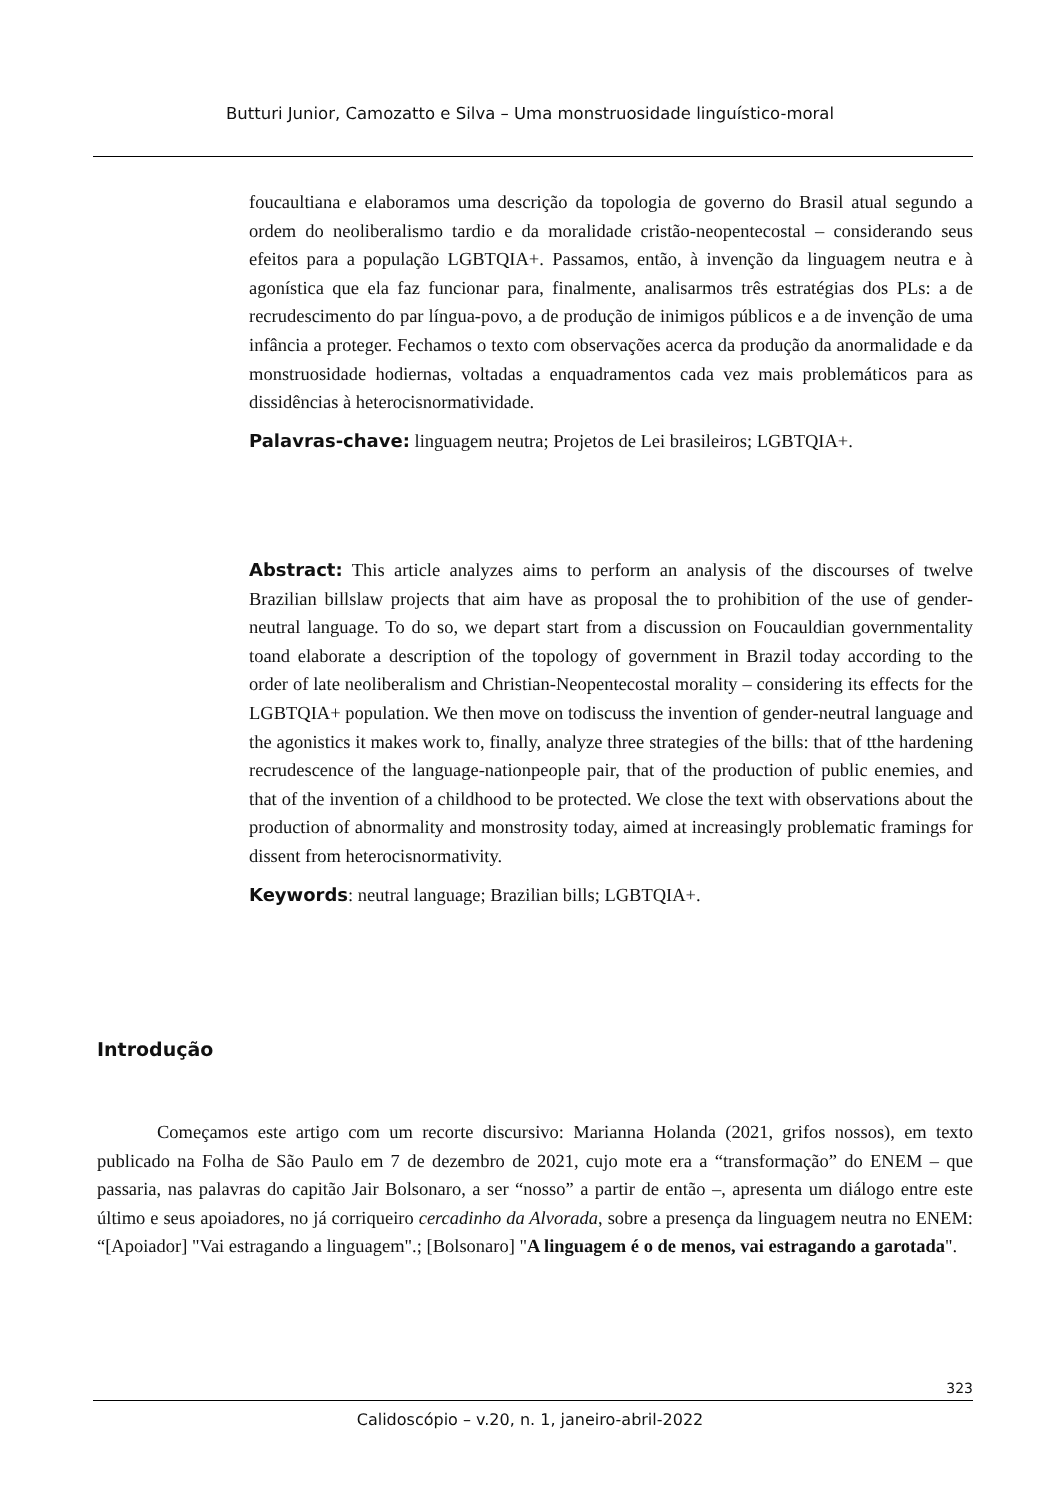Butturi Junior, Camozatto e Silva – Uma monstruosidade linguístico-moral
foucaultiana e elaboramos uma descrição da topologia de governo do Brasil atual segundo a ordem do neoliberalismo tardio e da moralidade cristão-neopentecostal – considerando seus efeitos para a população LGBTQIA+. Passamos, então, à invenção da linguagem neutra e à agonística que ela faz funcionar para, finalmente, analisarmos três estratégias dos PLs: a de recrudescimento do par língua-povo, a de produção de inimigos públicos e a de invenção de uma infância a proteger. Fechamos o texto com observações acerca da produção da anormalidade e da monstruosidade hodiernas, voltadas a enquadramentos cada vez mais problemáticos para as dissidências à heterocisnormatividade.
Palavras-chave: linguagem neutra; Projetos de Lei brasileiros; LGBTQIA+.
Abstract: This article analyzes aims to perform an analysis of the discourses of twelve Brazilian billslaw projects that aim have as proposal the to prohibition of the use of gender-neutral language. To do so, we depart start from a discussion on Foucauldian governmentality toand elaborate a description of the topology of government in Brazil today according to the order of late neoliberalism and Christian-Neopentecostal morality – considering its effects for the LGBTQIA+ population. We then move on todiscuss the invention of gender-neutral language and the agonistics it makes work to, finally, analyze three strategies of the bills: that of tthe hardening recrudescence of the language-nationpeople pair, that of the production of public enemies, and that of the invention of a childhood to be protected. We close the text with observations about the production of abnormality and monstrosity today, aimed at increasingly problematic framings for dissent from heterocisnormativity.
Keywords: neutral language; Brazilian bills; LGBTQIA+.
Introdução
Começamos este artigo com um recorte discursivo: Marianna Holanda (2021, grifos nossos), em texto publicado na Folha de São Paulo em 7 de dezembro de 2021, cujo mote era a “transformação” do ENEM – que passaria, nas palavras do capitão Jair Bolsonaro, a ser “nosso” a partir de então –, apresenta um diálogo entre este último e seus apoiadores, no já corriqueiro cercadinho da Alvorada, sobre a presença da linguagem neutra no ENEM: “[Apoiador] "Vai estragando a linguagem".; [Bolsonaro] "A linguagem é o de menos, vai estragando a garotada".
323
Calidoscópio – v.20, n. 1, janeiro-abril-2022